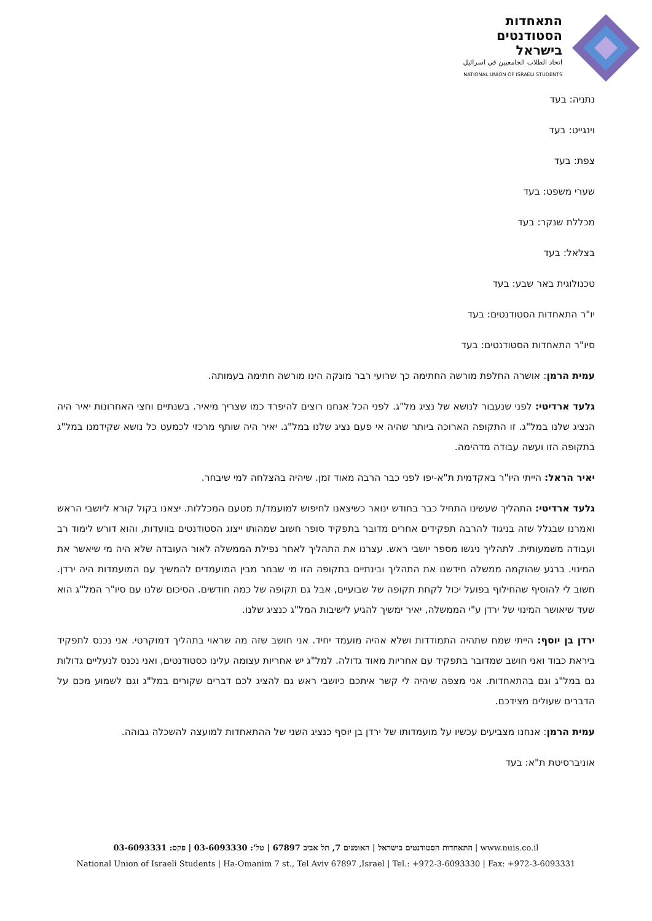התאחדות
הסטודנטים
בישראל
اتحاد الطلاب الجامعيين في اسرائيل
NATIONAL UNION OF ISRAELI STUDENTS
נתניה: בעד
וינגייט: בעד
צפת: בעד
שערי משפט: בעד
מכללת שנקר: בעד
בצלאל: בעד
טכנולוגית באר שבע: בעד
יו"ר התאחדות הסטודנטים: בעד
סיו"ר התאחדות הסטודנטים: בעד
עמית הרמן: אושרה החלפת מורשה החתימה כך שרועי רבר מונקה הינו מורשה חתימה בעמותה.
גלעד ארדיטי: לפני שנעבור לנושא של נציג מל"ג. לפני הכל אנחנו רוצים להיפרד כמו שצריך מיאיר. בשנתיים וחצי האחרונות יאיר היה הנציג שלנו במל"ג. זו התקופה הארוכה ביותר שהיה אי פעם נציג שלנו במל"ג. יאיר היה שותף מרכזי לכמעט כל נושא שקידמנו במל"ג בתקופה הזו ועשה עבודה מדהימה.
יאיר הראל: הייתי היו"ר באקדמית ת"א-יפו לפני כבר הרבה מאוד זמן. שיהיה בהצלחה למי שיבחר.
גלעד ארדיטי: התהליך שעשינו התחיל כבר בחודש ינואר כשיצאנו לחיפוש למועמד/ת מטעם המכללות. יצאנו בקול קורא ליושבי הראש ואמרנו שבגלל שזה בניגוד להרבה תפקידים אחרים מדובר בתפקיד סופר חשוב שמהותו ייצוג הסטודנטים בוועדות, והוא דורש לימוד רב ועבודה משמעותית. לתהליך ניגשו מספר יושבי ראש. עצרנו את התהליך לאחר נפילת הממשלה לאור העובדה שלא היה מי שיאשר את המינוי. ברגע שהוקמה ממשלה חידשנו את התהליך ובינתיים בתקופה הזו מי שבחר מבין המועמדים להמשיך עם המועמדות היה ירדן. חשוב לי להוסיף שהחילוף בפועל יכול לקחת תקופה של שבועיים, אבל גם תקופה של כמה חודשים. הסיכום שלנו עם סיו"ר המל"ג הוא שעד שיאושר המינוי של ירדן ע"י הממשלה, יאיר ימשיך להגיע לישיבות המל"ג כנציג שלנו.
ירדן בן יוסף: הייתי שמח שתהיה התמודדות ושלא אהיה מועמד יחיד. אני חושב שזה מה שראוי בתהליך דמוקרטי. אני נכנס לתפקיד ביראת כבוד ואני חושב שמדובר בתפקיד עם אחריות מאוד גדולה. למל"ג יש אחריות עצומה עלינו כסטודנטים, ואני נכנס לנעליים גדולות גם במל"ג וגם בהתאחדות. אני מצפה שיהיה לי קשר איתכם כיושבי ראש גם להציג לכם דברים שקורים במל"ג וגם לשמוע מכם על הדברים שעולים מצידכם.
עמית הרמן: אנחנו מצביעים עכשיו על מועמדותו של ירדן בן יוסף כנציג השני של ההתאחדות למועצה להשכלה גבוהה.
אוניברסיטת ת"א: בעד
התאחדות הסטודנטים בישראל | האומנים 7, תל אביב 67897 | טל': 03-6093330 | פקס: 03-6093331 | www.nuis.co.il
National Union of Israeli Students | Ha-Omanim 7 st., Tel Aviv 67897 ,Israel | Tel.: +972-3-6093330 | Fax: +972-3-6093331